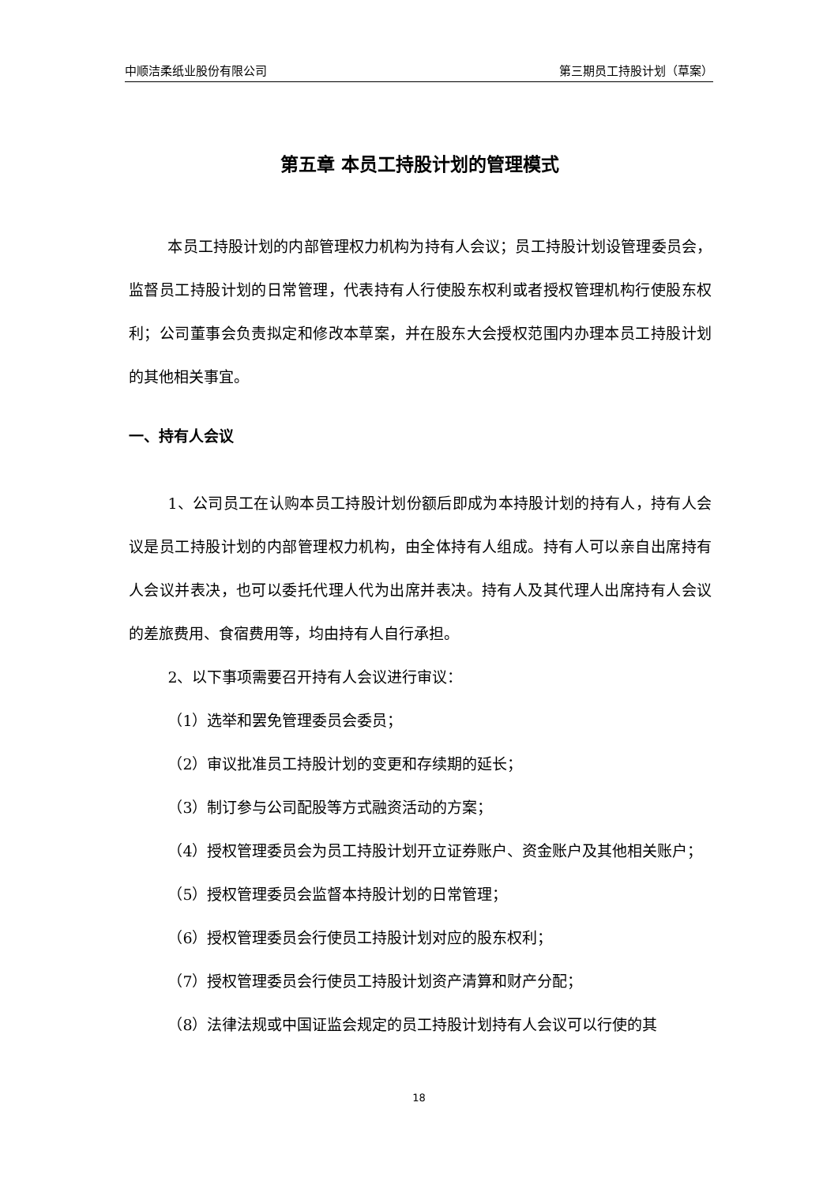中顺洁柔纸业股份有限公司 第三期员工持股计划（草案）
第五章 本员工持股计划的管理模式
本员工持股计划的内部管理权力机构为持有人会议；员工持股计划设管理委员会，监督员工持股计划的日常管理，代表持有人行使股东权利或者授权管理机构行使股东权利；公司董事会负责拟定和修改本草案，并在股东大会授权范围内办理本员工持股计划的其他相关事宜。
一、持有人会议
1、公司员工在认购本员工持股计划份额后即成为本持股计划的持有人，持有人会议是员工持股计划的内部管理权力机构，由全体持有人组成。持有人可以亲自出席持有人会议并表决，也可以委托代理人代为出席并表决。持有人及其代理人出席持有人会议的差旅费用、食宿费用等，均由持有人自行承担。
2、以下事项需要召开持有人会议进行审议：
（1）选举和罢免管理委员会委员；
（2）审议批准员工持股计划的变更和存续期的延长；
（3）制订参与公司配股等方式融资活动的方案；
（4）授权管理委员会为员工持股计划开立证券账户、资金账户及其他相关账户；
（5）授权管理委员会监督本持股计划的日常管理；
（6）授权管理委员会行使员工持股计划对应的股东权利；
（7）授权管理委员会行使员工持股计划资产清算和财产分配；
（8）法律法规或中国证监会规定的员工持股计划持有人会议可以行使的其
18